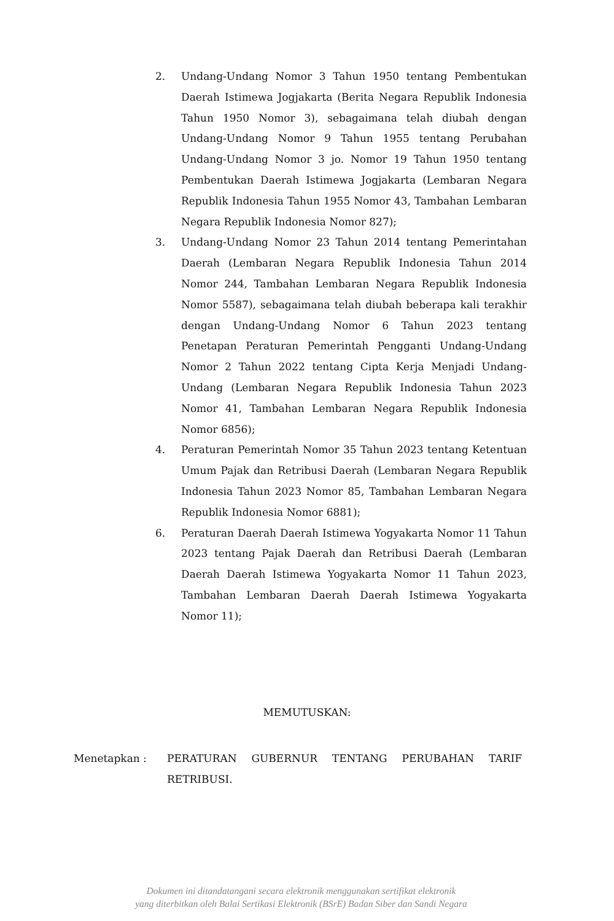2. Undang-Undang Nomor 3 Tahun 1950 tentang Pembentukan Daerah Istimewa Jogjakarta (Berita Negara Republik Indonesia Tahun 1950 Nomor 3), sebagaimana telah diubah dengan Undang-Undang Nomor 9 Tahun 1955 tentang Perubahan Undang-Undang Nomor 3 jo. Nomor 19 Tahun 1950 tentang Pembentukan Daerah Istimewa Jogjakarta (Lembaran Negara Republik Indonesia Tahun 1955 Nomor 43, Tambahan Lembaran Negara Republik Indonesia Nomor 827);
3. Undang-Undang Nomor 23 Tahun 2014 tentang Pemerintahan Daerah (Lembaran Negara Republik Indonesia Tahun 2014 Nomor 244, Tambahan Lembaran Negara Republik Indonesia Nomor 5587), sebagaimana telah diubah beberapa kali terakhir dengan Undang-Undang Nomor 6 Tahun 2023 tentang Penetapan Peraturan Pemerintah Pengganti Undang-Undang Nomor 2 Tahun 2022 tentang Cipta Kerja Menjadi Undang-Undang (Lembaran Negara Republik Indonesia Tahun 2023 Nomor 41, Tambahan Lembaran Negara Republik Indonesia Nomor 6856);
4. Peraturan Pemerintah Nomor 35 Tahun 2023 tentang Ketentuan Umum Pajak dan Retribusi Daerah (Lembaran Negara Republik Indonesia Tahun 2023 Nomor 85, Tambahan Lembaran Negara Republik Indonesia Nomor 6881);
6. Peraturan Daerah Daerah Istimewa Yogyakarta Nomor 11 Tahun 2023 tentang Pajak Daerah dan Retribusi Daerah (Lembaran Daerah Daerah Istimewa Yogyakarta Nomor 11 Tahun 2023, Tambahan Lembaran Daerah Daerah Istimewa Yogyakarta Nomor 11);
MEMUTUSKAN:
Menetapkan : PERATURAN GUBERNUR TENTANG PERUBAHAN TARIF RETRIBUSI.
Dokumen ini ditandatangani secara elektronik menggunakan sertifikat elektronik
yang diterbitkan oleh Balai Sertikasi Elektronik (BSrE) Badan Siber dan Sandi Negara